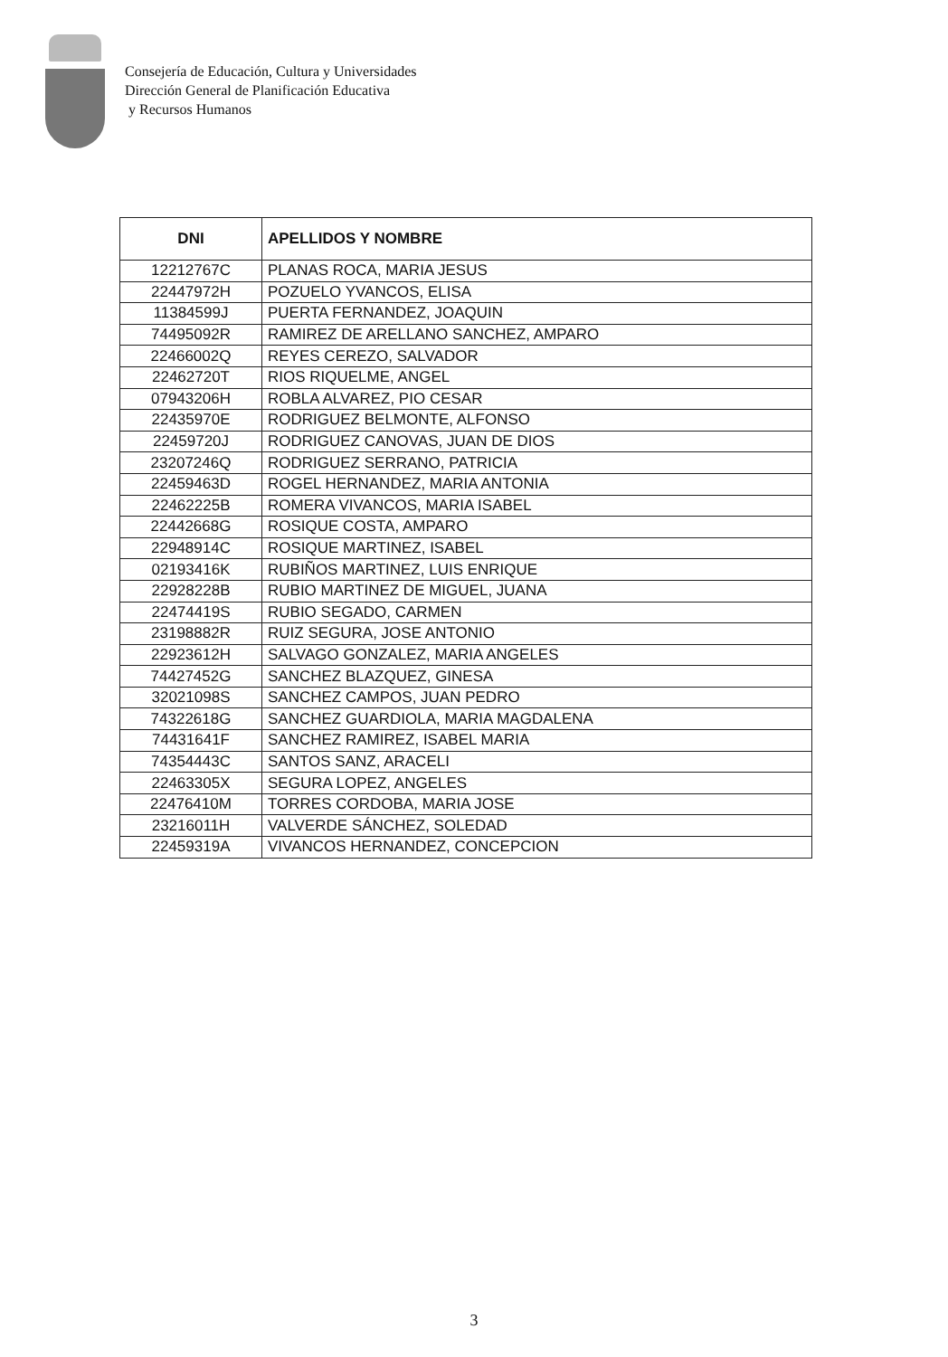Consejería de Educación, Cultura y Universidades
Dirección General de Planificación Educativa
y Recursos Humanos
| DNI | APELLIDOS Y NOMBRE |
| --- | --- |
| 12212767C | PLANAS ROCA, MARIA JESUS |
| 22447972H | POZUELO YVANCOS, ELISA |
| 11384599J | PUERTA FERNANDEZ, JOAQUIN |
| 74495092R | RAMIREZ DE ARELLANO SANCHEZ, AMPARO |
| 22466002Q | REYES CEREZO, SALVADOR |
| 22462720T | RIOS RIQUELME, ANGEL |
| 07943206H | ROBLA ALVAREZ, PIO CESAR |
| 22435970E | RODRIGUEZ BELMONTE, ALFONSO |
| 22459720J | RODRIGUEZ CANOVAS, JUAN DE DIOS |
| 23207246Q | RODRIGUEZ SERRANO, PATRICIA |
| 22459463D | ROGEL HERNANDEZ, MARIA ANTONIA |
| 22462225B | ROMERA VIVANCOS, MARIA ISABEL |
| 22442668G | ROSIQUE COSTA, AMPARO |
| 22948914C | ROSIQUE MARTINEZ, ISABEL |
| 02193416K | RUBIÑOS MARTINEZ, LUIS ENRIQUE |
| 22928228B | RUBIO MARTINEZ DE MIGUEL, JUANA |
| 22474419S | RUBIO SEGADO, CARMEN |
| 23198882R | RUIZ SEGURA, JOSE ANTONIO |
| 22923612H | SALVAGO GONZALEZ, MARIA ANGELES |
| 74427452G | SANCHEZ BLAZQUEZ, GINESA |
| 32021098S | SANCHEZ CAMPOS, JUAN PEDRO |
| 74322618G | SANCHEZ GUARDIOLA, MARIA MAGDALENA |
| 74431641F | SANCHEZ RAMIREZ, ISABEL MARIA |
| 74354443C | SANTOS SANZ, ARACELI |
| 22463305X | SEGURA LOPEZ, ANGELES |
| 22476410M | TORRES CORDOBA, MARIA JOSE |
| 23216011H | VALVERDE SÁNCHEZ, SOLEDAD |
| 22459319A | VIVANCOS HERNANDEZ, CONCEPCION |
3